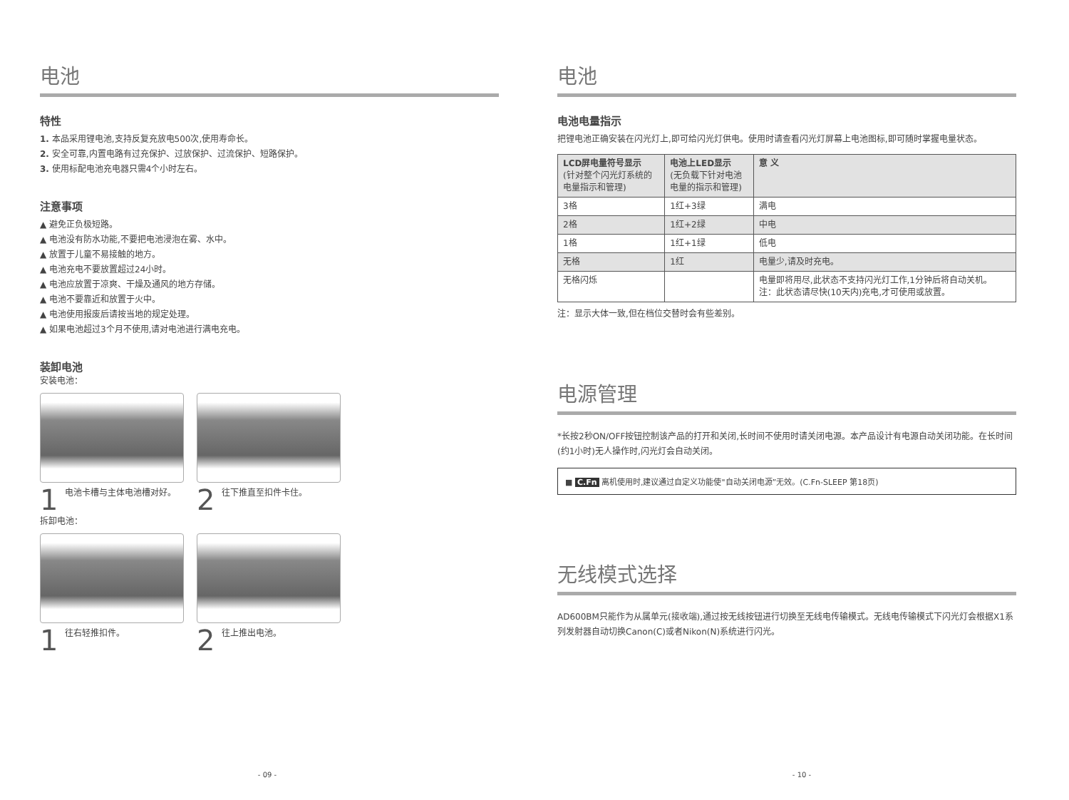电池
特性
1. 本品采用锂电池,支持反复充放电500次,使用寿命长。
2. 安全可靠,内置电路有过充保护、过放保护、过流保护、短路保护。
3. 使用标配电池充电器只需4个小时左右。
注意事项
▲ 避免正负极短路。
▲ 电池没有防水功能,不要把电池浸泡在雾、水中。
▲ 放置于儿童不易接触的地方。
▲ 电池充电不要放置超过24小时。
▲ 电池应放置于凉爽、干燥及通风的地方存储。
▲ 电池不要靠近和放置于火中。
▲ 电池使用报废后请按当地的规定处理。
▲ 如果电池超过3个月不使用,请对电池进行满电充电。
装卸电池
安装电池：
1 电池卡槽与主体电池槽对好。
2 往下推直至扣件卡住。
拆卸电池：
1 往右轻推扣件。
2 往上推出电池。
- 09 -
电池
电池电量指示
把锂电池正确安装在闪光灯上,即可给闪光灯供电。使用时请查看闪光灯屏幕上电池图标,即可随时掌握电量状态。
| LCD屏电量符号显示 (针对整个闪光灯系统的 电量指示和管理) | 电池上LED显示 (无负载下针对电池 电量的指示和管理) | 意 义 |
| --- | --- | --- |
| 3格 | 1红+3绿 | 满电 |
| 2格 | 1红+2绿 | 中电 |
| 1格 | 1红+1绿 | 低电 |
| 无格 | 1红 | 电量少,请及时充电。 |
| 无格闪烁 | | 电量即将用尽,此状态不支持闪光灯工作,1分钟后将自动关机。 注：此状态请尽快(10天内)充电,才可使用或放置。 |
注：显示大体一致,但在档位交替时会有些差别。
电源管理
*长按2秒ON/OFF按钮控制该产品的打开和关闭,长时间不使用时请关闭电源。本产品设计有电源自动关闭功能。在长时间(约1小时)无人操作时,闪光灯会自动关闭。
■ C.Fn 离机使用时,建议通过自定义功能使"自动关闭电源”无效。(C.Fn-SLEEP 第18页)
无线模式选择
AD600BM只能作为从属单元(接收端),通过按无线按钮进行切换至无线电传输模式。无线电传输模式下闪光灯会根据X1系列发射器自动切换Canon(C)或者Nikon(N)系统进行闪光。
- 10 -